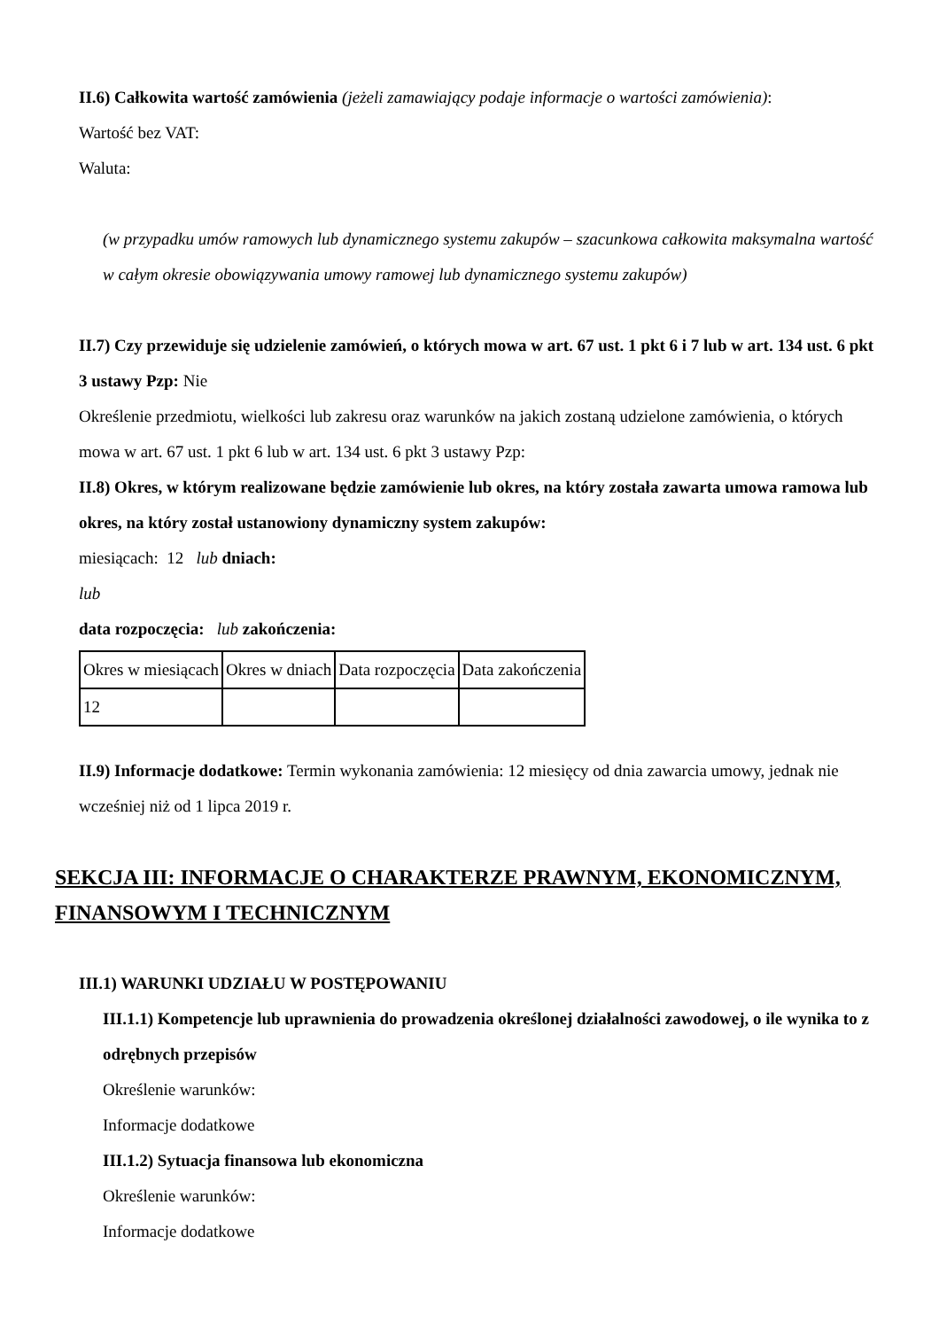II.6) Całkowita wartość zamówienia (jeżeli zamawiający podaje informacje o wartości zamówienia):
Wartość bez VAT:
Waluta:
(w przypadku umów ramowych lub dynamicznego systemu zakupów – szacunkowa całkowita maksymalna wartość w całym okresie obowiązywania umowy ramowej lub dynamicznego systemu zakupów)
II.7) Czy przewiduje się udzielenie zamówień, o których mowa w art. 67 ust. 1 pkt 6 i 7 lub w art. 134 ust. 6 pkt 3 ustawy Pzp: Nie
Określenie przedmiotu, wielkości lub zakresu oraz warunków na jakich zostaną udzielone zamówienia, o których mowa w art. 67 ust. 1 pkt 6 lub w art. 134 ust. 6 pkt 3 ustawy Pzp:
II.8) Okres, w którym realizowane będzie zamówienie lub okres, na który została zawarta umowa ramowa lub okres, na który został ustanowiony dynamiczny system zakupów:
miesiącach: 12 lub dniach:
lub
data rozpoczęcia: lub zakończenia:
| Okres w miesiącach | Okres w dniach | Data rozpoczęcia | Data zakończenia |
| 12 | | | |
II.9) Informacje dodatkowe: Termin wykonania zamówienia: 12 miesięcy od dnia zawarcia umowy, jednak nie wcześniej niż od 1 lipca 2019 r.
SEKCJA III: INFORMACJE O CHARAKTERZE PRAWNYM, EKONOMICZNYM, FINANSOWYM I TECHNICZNYM
III.1) WARUNKI UDZIAŁU W POSTĘPOWANIU
III.1.1) Kompetencje lub uprawnienia do prowadzenia określonej działalności zawodowej, o ile wynika to z odrębnych przepisów
Określenie warunków:
Informacje dodatkowe
III.1.2) Sytuacja finansowa lub ekonomiczna
Określenie warunków:
Informacje dodatkowe